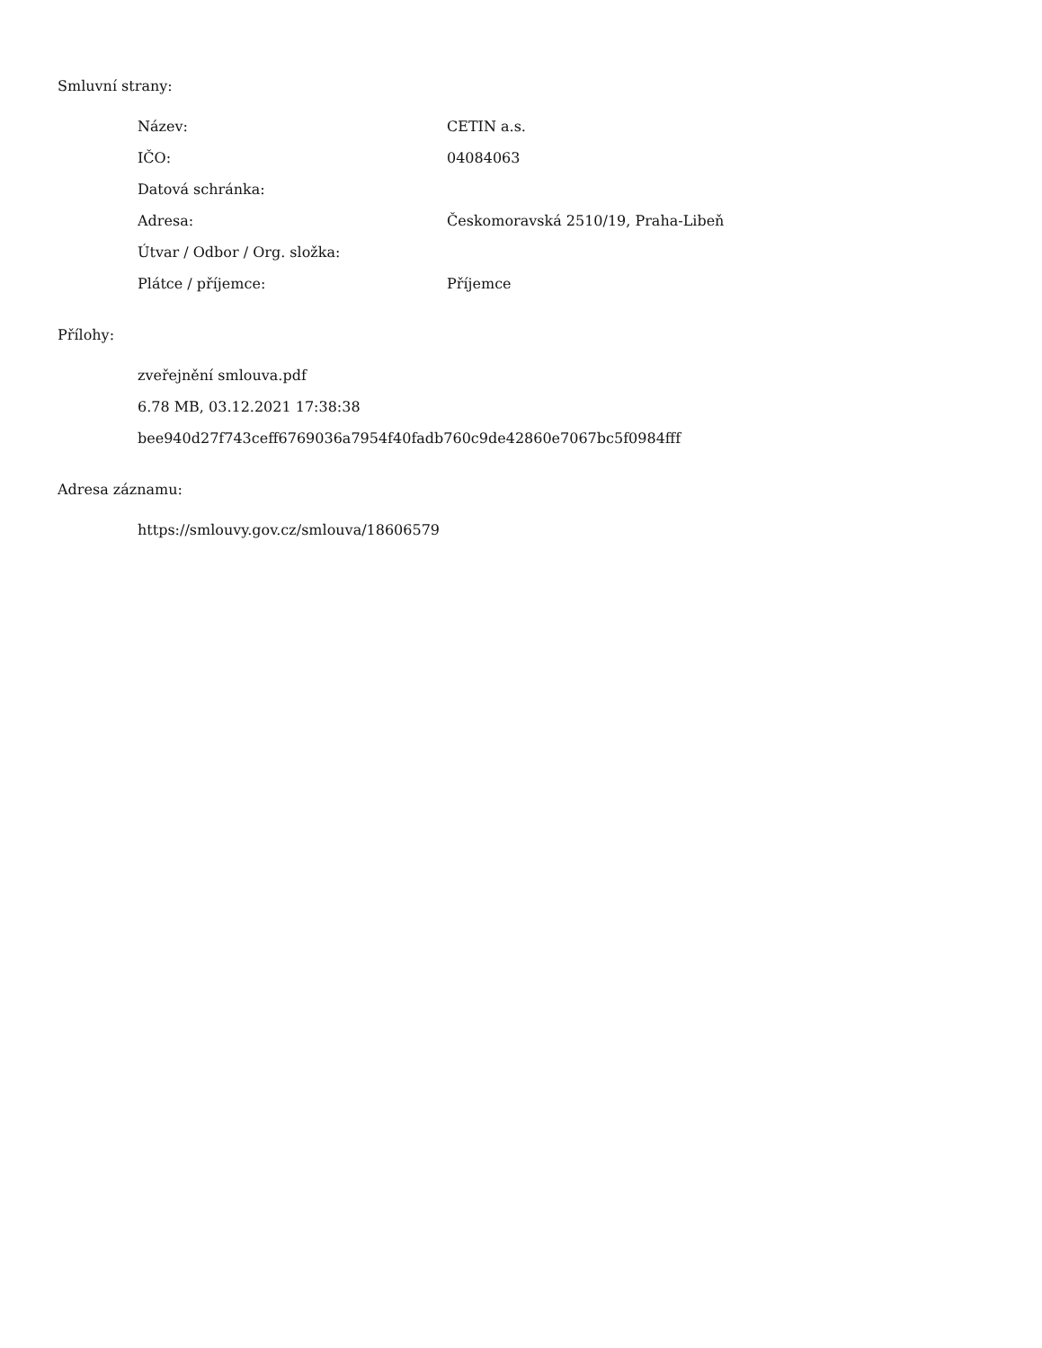Smluvní strany:
| Název: | CETIN a.s. |
| IČO: | 04084063 |
| Datová schránka: | |
| Adresa: | Českomoravská 2510/19, Praha-Libeň |
| Útvar / Odbor / Org. složka: | |
| Plátce / příjemce: | Příjemce |
Přílohy:
zveřejnění smlouva.pdf
6.78 MB, 03.12.2021 17:38:38
bee940d27f743ceff6769036a7954f40fadb760c9de42860e7067bc5f0984fff
Adresa záznamu:
https://smlouvy.gov.cz/smlouva/18606579